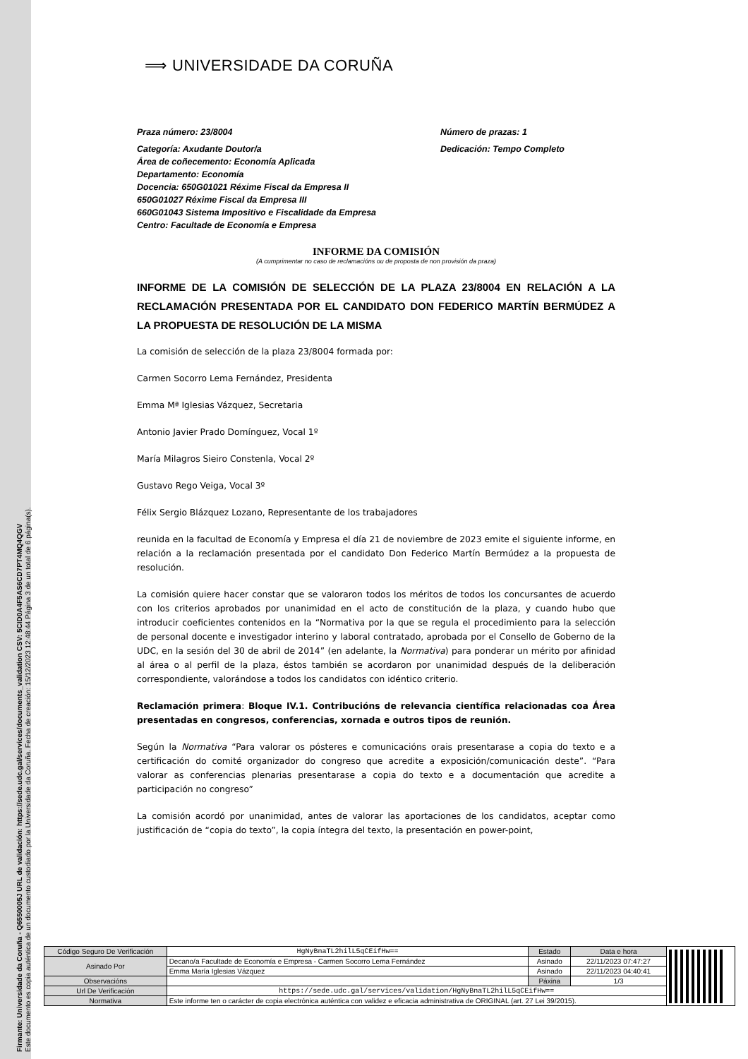Firmante: Universidade da Coruña - Q6550005J URL de validación: https://sede.udc.gal/services/documents_validation CSV: 5CID0A4F5AS6CD7PT4MQ4QGV
Este documento es copia auténtica de un documento custodiado por la Universidade da Coruña. Fecha de creación: 15/12/2023 12:48:44 Página 3 de un total de 6 página(s).
⟹ UNIVERSIDADE DA CORUÑA
Praza número: 23/8004 Número de prazas: 1
Categoría: Axudante Doutor/a
Área de coñecemento: Economía Aplicada
Departamento: Economía
Docencia: 650G01021 Réxime Fiscal da Empresa II
650G01027 Réxime Fiscal da Empresa III
660G01043 Sistema Impositivo e Fiscalidade da Empresa
Centro: Facultade de Economía e Empresa
Dedicación: Tempo Completo
INFORME DA COMISIÓN
(A cumprimentar no caso de reclamacións ou de proposta de non provisión da praza)
INFORME DE LA COMISIÓN DE SELECCIÓN DE LA PLAZA 23/8004 EN RELACIÓN A LA RECLAMACIÓN PRESENTADA POR EL CANDIDATO DON FEDERICO MARTÍN BERMÚDEZ A LA PROPUESTA DE RESOLUCIÓN DE LA MISMA
La comisión de selección de la plaza 23/8004 formada por:
Carmen Socorro Lema Fernández, Presidenta
Emma Mª Iglesias Vázquez, Secretaria
Antonio Javier Prado Domínguez, Vocal 1º
María Milagros Sieiro Constenla, Vocal 2º
Gustavo Rego Veiga, Vocal 3º
Félix Sergio Blázquez Lozano, Representante de los trabajadores
reunida en la facultad de Economía y Empresa el día 21 de noviembre de 2023 emite el siguiente informe, en relación a la reclamación presentada por el candidato Don Federico Martín Bermúdez a la propuesta de resolución.
La comisión quiere hacer constar que se valoraron todos los méritos de todos los concursantes de acuerdo con los criterios aprobados por unanimidad en el acto de constitución de la plaza, y cuando hubo que introducir coeficientes contenidos en la “Normativa por la que se regula el procedimiento para la selección de personal docente e investigador interino y laboral contratado, aprobada por el Consello de Goberno de la UDC, en la sesión del 30 de abril de 2014” (en adelante, la Normativa) para ponderar un mérito por afinidad al área o al perfil de la plaza, éstos también se acordaron por unanimidad después de la deliberación correspondiente, valorándose a todos los candidatos con idéntico criterio.
Reclamación primera: Bloque IV.1. Contribucións de relevancia científica relacionadas coa Área presentadas en congresos, conferencias, xornada e outros tipos de reunión.
Según la Normativa “Para valorar os pósteres e comunicacións orais presentarase a copia do texto e a certificación do comité organizador do congreso que acredite a exposición/comunicación deste”. “Para valorar as conferencias plenarias presentarase a copia do texto e a documentación que acredite a participación no congreso”
La comisión acordó por unanimidad, antes de valorar las aportaciones de los candidatos, aceptar como justificación de “copia do texto”, la copia íntegra del texto, la presentación en power-point,
| Código Seguro De Verificación | HgNyBnaTL2hilL5qCEifHw== | Estado | Data e hora | |
| Asinado Por | Decano/a Facultade de Economía e Empresa - Carmen Socorro Lema Fernández | Asinado | 22/11/2023 07:47:27 | |
| | Emma María Iglesias Vázquez | Asinado | 22/11/2023 04:40:41 | |
| Observacións | | Páxina | 1/3 | |
| Url De Verificación | https://sede.udc.gal/services/validation/HgNyBnaTL2hilL5qCEifHw== | | | |
| Normativa | Este informe ten o carácter de copia electrónica auténtica con validez e eficacia administrativa de ORIGINAL (art. 27 Lei 39/2015). | | | |